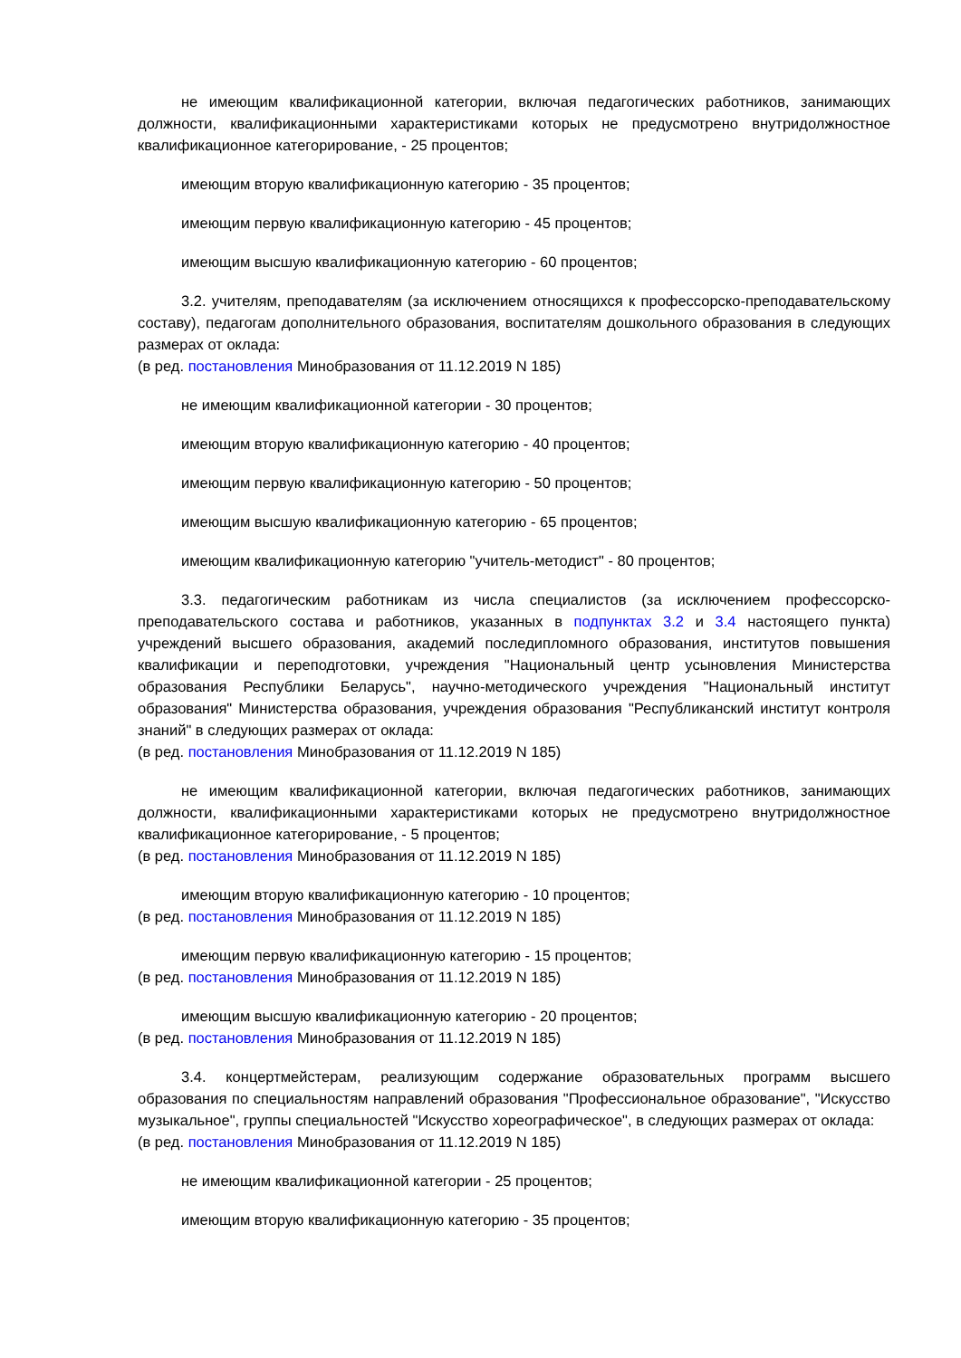не имеющим квалификационной категории, включая педагогических работников, занимающих должности, квалификационными характеристиками которых не предусмотрено внутридолжностное квалификационное категорирование, - 25 процентов;
имеющим вторую квалификационную категорию - 35 процентов;
имеющим первую квалификационную категорию - 45 процентов;
имеющим высшую квалификационную категорию - 60 процентов;
3.2. учителям, преподавателям (за исключением относящихся к профессорско-преподавательскому составу), педагогам дополнительного образования, воспитателям дошкольного образования в следующих размерах от оклада:
(в ред. постановления Минобразования от 11.12.2019 N 185)
не имеющим квалификационной категории - 30 процентов;
имеющим вторую квалификационную категорию - 40 процентов;
имеющим первую квалификационную категорию - 50 процентов;
имеющим высшую квалификационную категорию - 65 процентов;
имеющим квалификационную категорию "учитель-методист" - 80 процентов;
3.3. педагогическим работникам из числа специалистов (за исключением профессорско-преподавательского состава и работников, указанных в подпунктах 3.2 и 3.4 настоящего пункта) учреждений высшего образования, академий последипломного образования, институтов повышения квалификации и переподготовки, учреждения "Национальный центр усыновления Министерства образования Республики Беларусь", научно-методического учреждения "Национальный институт образования" Министерства образования, учреждения образования "Республиканский институт контроля знаний" в следующих размерах от оклада:
(в ред. постановления Минобразования от 11.12.2019 N 185)
не имеющим квалификационной категории, включая педагогических работников, занимающих должности, квалификационными характеристиками которых не предусмотрено внутридолжностное квалификационное категорирование, - 5 процентов;
(в ред. постановления Минобразования от 11.12.2019 N 185)
имеющим вторую квалификационную категорию - 10 процентов;
(в ред. постановления Минобразования от 11.12.2019 N 185)
имеющим первую квалификационную категорию - 15 процентов;
(в ред. постановления Минобразования от 11.12.2019 N 185)
имеющим высшую квалификационную категорию - 20 процентов;
(в ред. постановления Минобразования от 11.12.2019 N 185)
3.4. концертмейстерам, реализующим содержание образовательных программ высшего образования по специальностям направлений образования "Профессиональное образование", "Искусство музыкальное", группы специальностей "Искусство хореографическое", в следующих размерах от оклада:
(в ред. постановления Минобразования от 11.12.2019 N 185)
не имеющим квалификационной категории - 25 процентов;
имеющим вторую квалификационную категорию - 35 процентов;